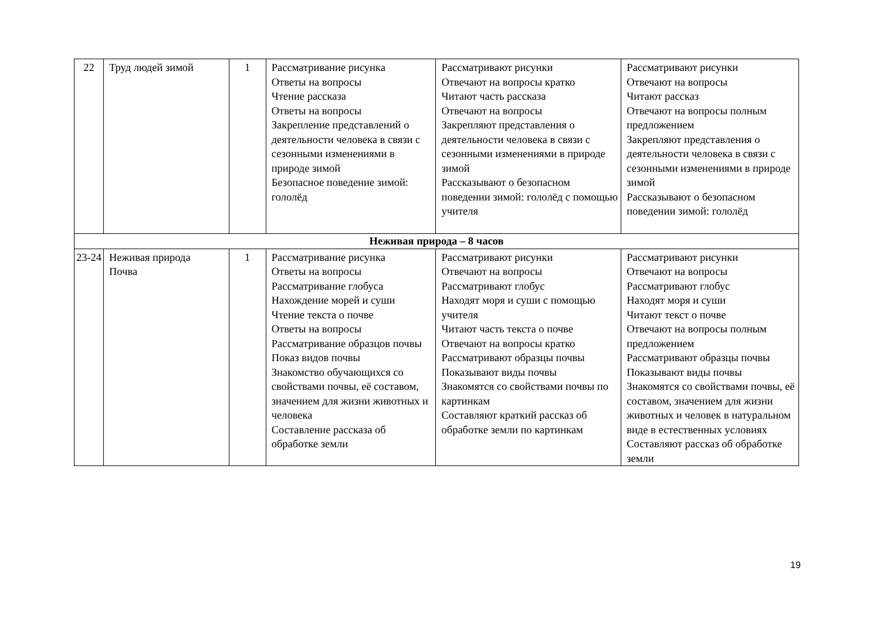| 22 | Труд людей зимой | 1 | Рассматривание рисунка Ответы на вопросы Чтение рассказа Ответы на вопросы Закрепление представлений о деятельности человека в связи с сезонными изменениями в природе зимой Безопасное поведение зимой: гололёд | Рассматривают рисунки Отвечают на вопросы кратко Читают часть рассказа Отвечают на вопросы Закрепляют представления о деятельности человека в связи с сезонными изменениями в природе зимой Рассказывают о безопасном поведении зимой: гололёд с помощью учителя | Рассматривают рисунки Отвечают на вопросы Читают рассказ Отвечают на вопросы полным предложением Закрепляют представления о деятельности человека в связи с сезонными изменениями в природе зимой Рассказывают о безопасном поведении зимой: гололёд |
| Неживая природа – 8 часов | | | | | |
| 23-24 | Неживая природа Почва | 1 | Рассматривание рисунка Ответы на вопросы Рассматривание глобуса Нахождение морей и суши Чтение текста о почве Ответы на вопросы Рассматривание образцов почвы Показ видов почвы Знакомство обучающихся со свойствами почвы, её составом, значением для жизни животных и человека Составление рассказа об обработке земли | Рассматривают рисунки Отвечают на вопросы Рассматривают глобус Находят моря и суши с помощью учителя Читают часть текста о почве Отвечают на вопросы кратко Рассматривают образцы почвы Показывают виды почвы Знакомятся со свойствами почвы по картинкам Составляют краткий рассказ об обработке земли по картинкам | Рассматривают рисунки Отвечают на вопросы Рассматривают глобус Находят моря и суши Читают текст о почве Отвечают на вопросы полным предложением Рассматривают образцы почвы Показывают виды почвы Знакомятся со свойствами почвы, её составом, значением для жизни животных и человек в натуральном виде в естественных условиях Составляют рассказ об обработке земли |
19